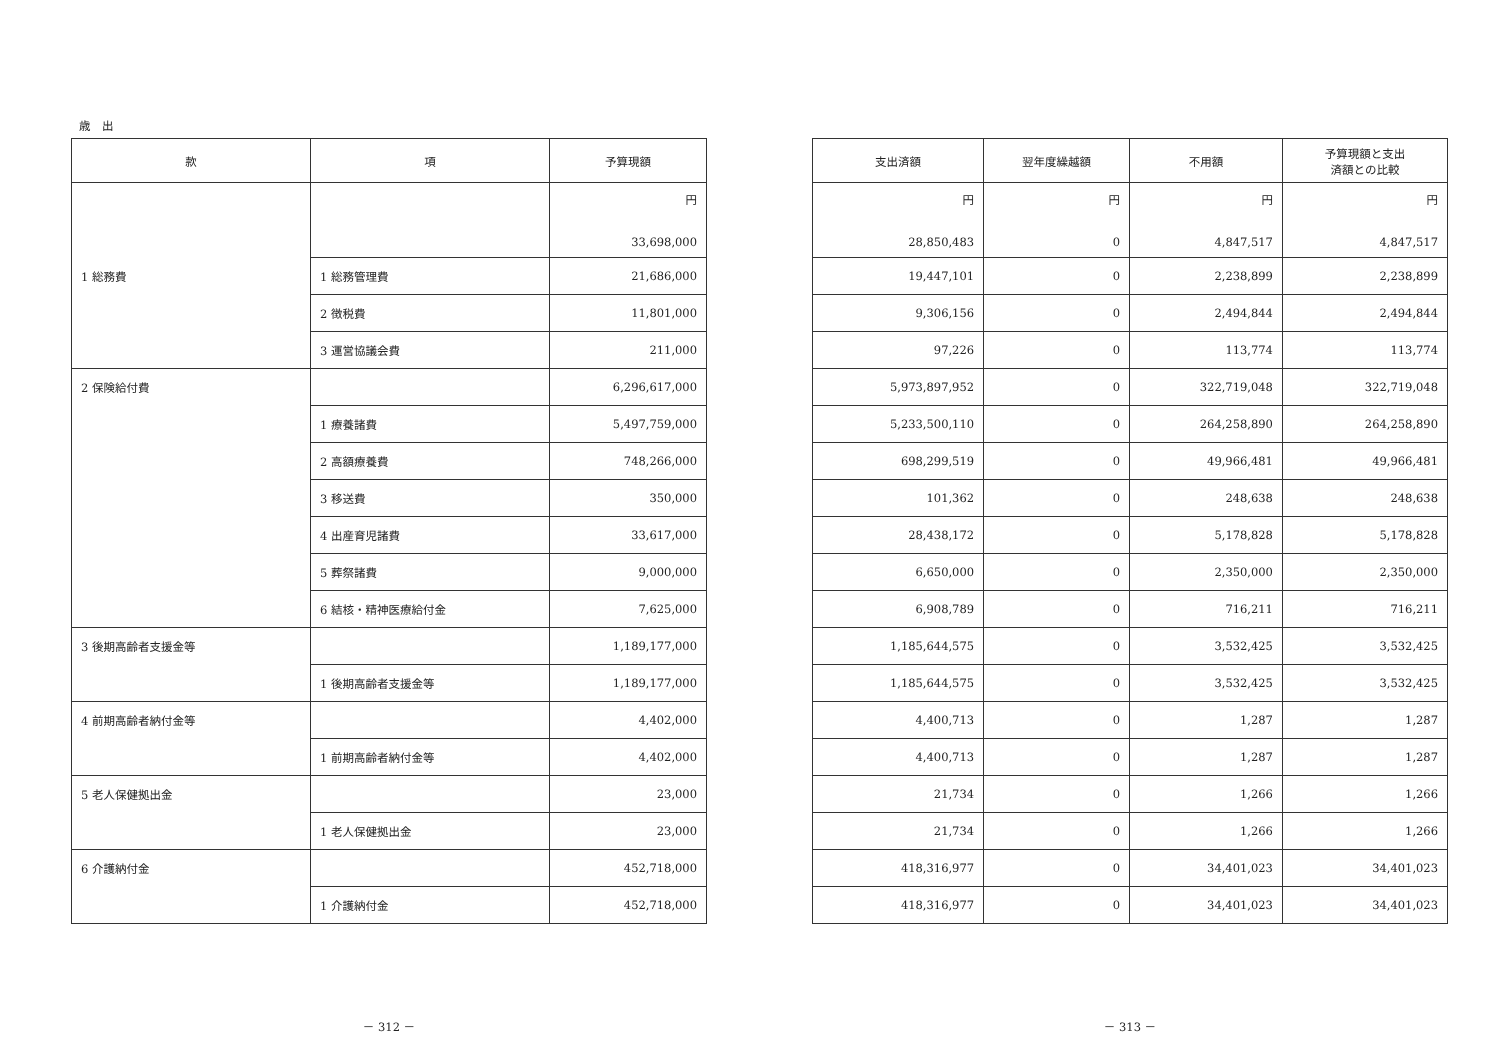歳　出
| 款 | 項 | 予算現額 |
| --- | --- | --- |
| 1 総務費 | | 円 33,698,000 |
| | 1 総務管理費 | 21,686,000 |
| | 2 徴税費 | 11,801,000 |
| | 3 運営協議会費 | 211,000 |
| 2 保険給付費 | | 6,296,617,000 |
| | 1 療養諸費 | 5,497,759,000 |
| | 2 高額療養費 | 748,266,000 |
| | 3 移送費 | 350,000 |
| | 4 出産育児諸費 | 33,617,000 |
| | 5 葬祭諸費 | 9,000,000 |
| | 6 結核・精神医療給付金 | 7,625,000 |
| 3 後期高齢者支援金等 | | 1,189,177,000 |
| | 1 後期高齢者支援金等 | 1,189,177,000 |
| 4 前期高齢者納付金等 | | 4,402,000 |
| | 1 前期高齢者納付金等 | 4,402,000 |
| 5 老人保健拠出金 | | 23,000 |
| | 1 老人保健拠出金 | 23,000 |
| 6 介護納付金 | | 452,718,000 |
| | 1 介護納付金 | 452,718,000 |
－ 312 －
| 支出済額 | 翌年度繰越額 | 不用額 | 予算現額と支出 済額との比較 |
| --- | --- | --- | --- |
| 円 28,850,483 | 円 0 | 円 4,847,517 | 円 4,847,517 |
| 19,447,101 | 0 | 2,238,899 | 2,238,899 |
| 9,306,156 | 0 | 2,494,844 | 2,494,844 |
| 97,226 | 0 | 113,774 | 113,774 |
| 5,973,897,952 | 0 | 322,719,048 | 322,719,048 |
| 5,233,500,110 | 0 | 264,258,890 | 264,258,890 |
| 698,299,519 | 0 | 49,966,481 | 49,966,481 |
| 101,362 | 0 | 248,638 | 248,638 |
| 28,438,172 | 0 | 5,178,828 | 5,178,828 |
| 6,650,000 | 0 | 2,350,000 | 2,350,000 |
| 6,908,789 | 0 | 716,211 | 716,211 |
| 1,185,644,575 | 0 | 3,532,425 | 3,532,425 |
| 1,185,644,575 | 0 | 3,532,425 | 3,532,425 |
| 4,400,713 | 0 | 1,287 | 1,287 |
| 4,400,713 | 0 | 1,287 | 1,287 |
| 21,734 | 0 | 1,266 | 1,266 |
| 21,734 | 0 | 1,266 | 1,266 |
| 418,316,977 | 0 | 34,401,023 | 34,401,023 |
| 418,316,977 | 0 | 34,401,023 | 34,401,023 |
－ 313 －